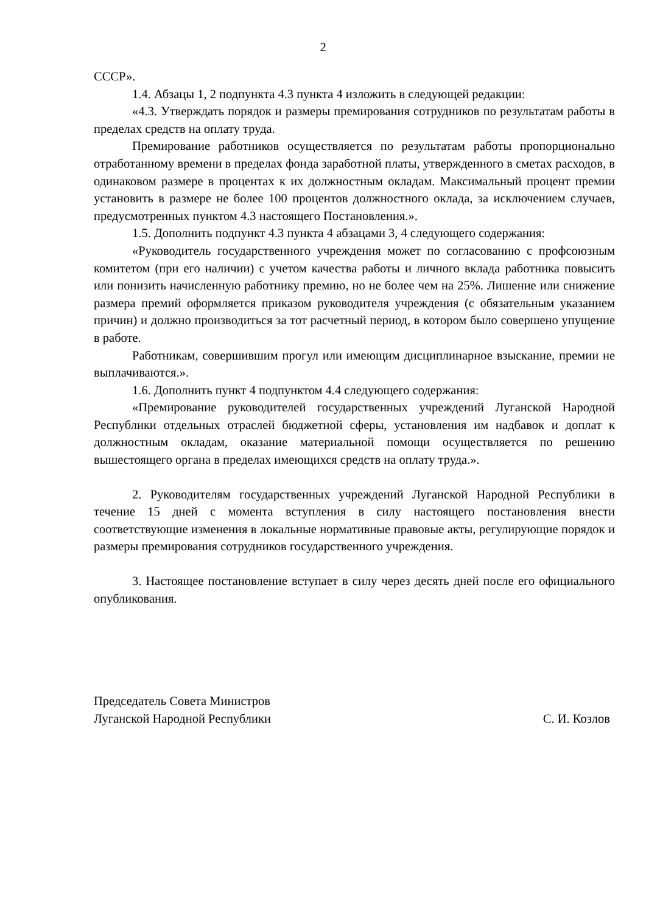2
СССР».
1.4. Абзацы 1, 2 подпункта 4.3 пункта 4 изложить в следующей редакции:
«4.3. Утверждать порядок и размеры премирования сотрудников по результатам работы в пределах средств на оплату труда.
Премирование работников осуществляется по результатам работы пропорционально отработанному времени в пределах фонда заработной платы, утвержденного в сметах расходов, в одинаковом размере в процентах к их должностным окладам. Максимальный процент премии установить в размере не более 100 процентов должностного оклада, за исключением случаев, предусмотренных пунктом 4.3 настоящего Постановления.».
1.5. Дополнить подпункт 4.3 пункта 4 абзацами 3, 4 следующего содержания:
«Руководитель государственного учреждения может по согласованию с профсоюзным комитетом (при его наличии) с учетом качества работы и личного вклада работника повысить или понизить начисленную работнику премию, но не более чем на 25%. Лишение или снижение размера премий оформляется приказом руководителя учреждения (с обязательным указанием причин) и должно производиться за тот расчетный период, в котором было совершено упущение в работе.
Работникам, совершившим прогул или имеющим дисциплинарное взыскание, премии не выплачиваются.».
1.6. Дополнить пункт 4 подпунктом 4.4 следующего содержания:
«Премирование руководителей государственных учреждений Луганской Народной Республики отдельных отраслей бюджетной сферы, установления им надбавок и доплат к должностным окладам, оказание материальной помощи осуществляется по решению вышестоящего органа в пределах имеющихся средств на оплату труда.».
2. Руководителям государственных учреждений Луганской Народной Республики в течение 15 дней с момента вступления в силу настоящего постановления внести соответствующие изменения в локальные нормативные правовые акты, регулирующие порядок и размеры премирования сотрудников государственного учреждения.
3. Настоящее постановление вступает в силу через десять дней после его официального опубликования.
Председатель Совета Министров
Луганской Народной Республики
С. И. Козлов